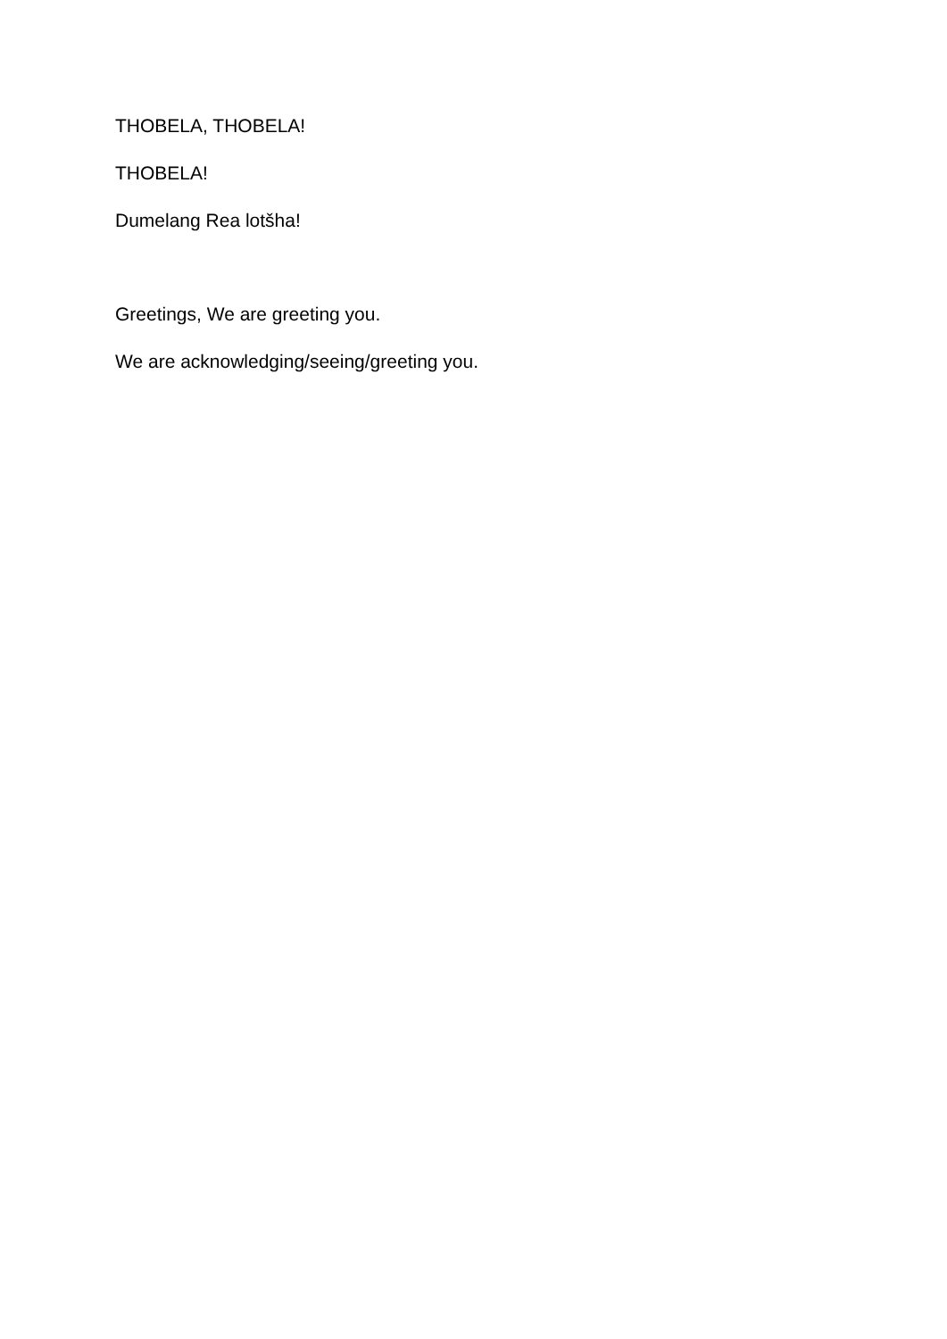THOBELA, THOBELA!
THOBELA!
Dumelang Rea lotšha!
Greetings, We are greeting you.
We are acknowledging/seeing/greeting you.